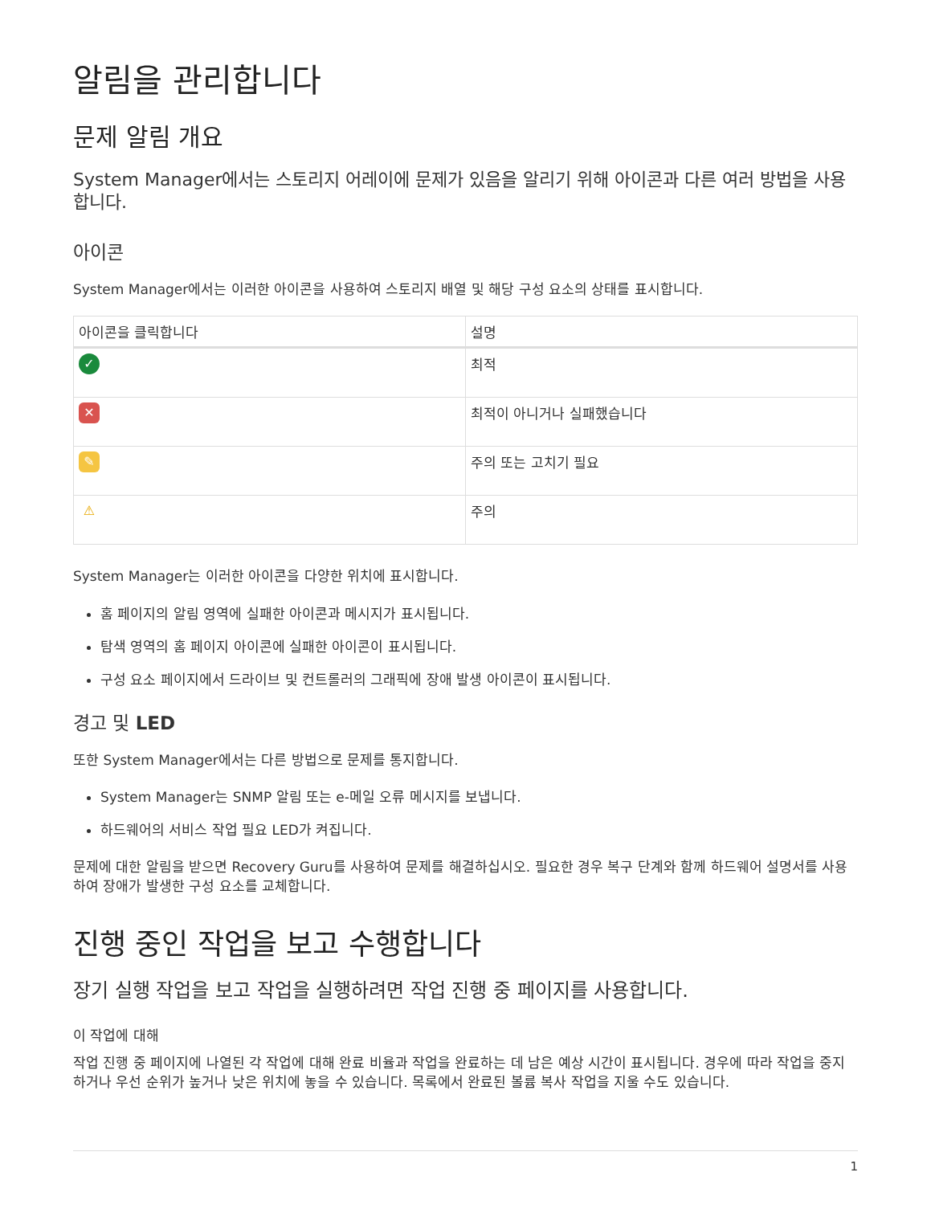알림을 관리합니다
문제 알림 개요
System Manager에서는 스토리지 어레이에 문제가 있음을 알리기 위해 아이콘과 다른 여러 방법을 사용합니다.
아이콘
System Manager에서는 이러한 아이콘을 사용하여 스토리지 배열 및 해당 구성 요소의 상태를 표시합니다.
| 아이콘을 클릭합니다 | 설명 |
| --- | --- |
| ✓ | 최적 |
| ✕ | 최적이 아니거나 실패했습니다 |
| ✎ | 주의 또는 고치기 필요 |
| ⚠ | 주의 |
System Manager는 이러한 아이콘을 다양한 위치에 표시합니다.
홈 페이지의 알림 영역에 실패한 아이콘과 메시지가 표시됩니다.
탐색 영역의 홈 페이지 아이콘에 실패한 아이콘이 표시됩니다.
구성 요소 페이지에서 드라이브 및 컨트롤러의 그래픽에 장애 발생 아이콘이 표시됩니다.
경고 및 LED
또한 System Manager에서는 다른 방법으로 문제를 통지합니다.
System Manager는 SNMP 알림 또는 e-메일 오류 메시지를 보냅니다.
하드웨어의 서비스 작업 필요 LED가 켜집니다.
문제에 대한 알림을 받으면 Recovery Guru를 사용하여 문제를 해결하십시오. 필요한 경우 복구 단계와 함께 하드웨어 설명서를 사용하여 장애가 발생한 구성 요소를 교체합니다.
진행 중인 작업을 보고 수행합니다
장기 실행 작업을 보고 작업을 실행하려면 작업 진행 중 페이지를 사용합니다.
이 작업에 대해
작업 진행 중 페이지에 나열된 각 작업에 대해 완료 비율과 작업을 완료하는 데 남은 예상 시간이 표시됩니다. 경우에 따라 작업을 중지하거나 우선 순위가 높거나 낮은 위치에 놓을 수 있습니다. 목록에서 완료된 볼륨 복사 작업을 지울 수도 있습니다.
1